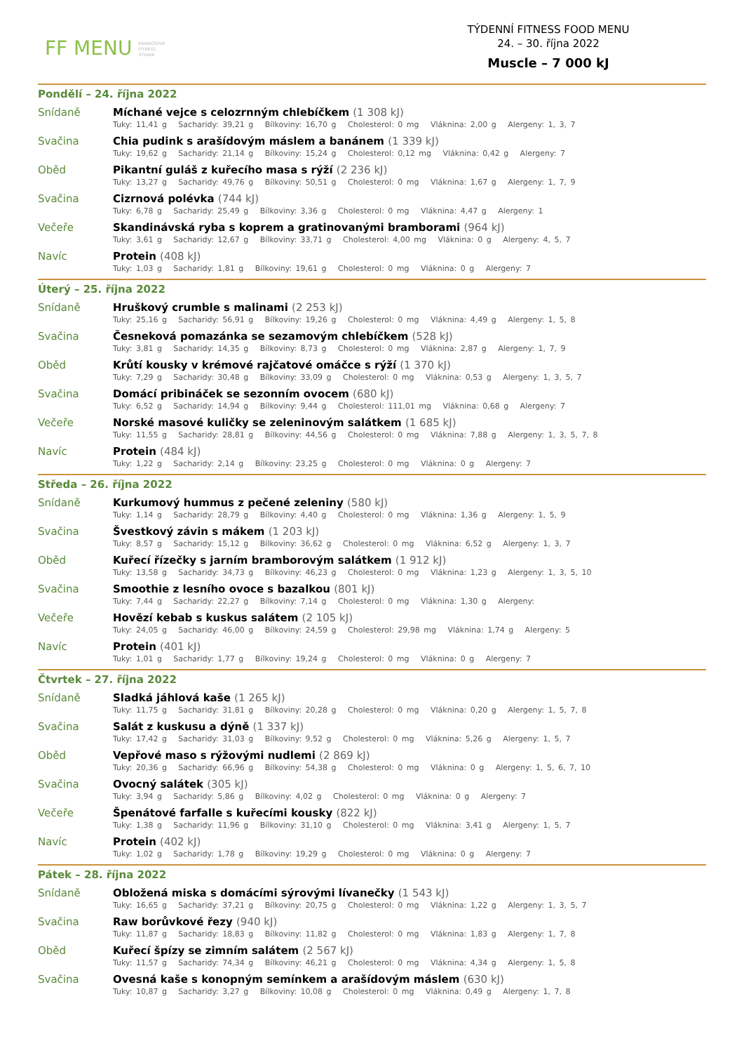FF MENU KRABIČKOVÁ
FITNESS
STRAVA
TÝDENNÍ FITNESS FOOD MENU
24. – 30. října 2022
Muscle – 7 000 kJ
Pondělí – 24. října 2022
Snídaně
Míchané vejce s celozrnným chlebíčkem (1 308 kJ)
Tuky: 11,41 g Sacharidy: 39,21 g Bílkoviny: 16,70 g Cholesterol: 0 mg Vláknina: 2,00 g Alergeny: 1, 3, 7
Svačina
Chia pudink s arašídovým máslem a banánem (1 339 kJ)
Tuky: 19,62 g Sacharidy: 21,14 g Bílkoviny: 15,24 g Cholesterol: 0,12 mg Vláknina: 0,42 g Alergeny: 7
Oběd
Pikantní guláš z kuřecího masa s rýží (2 236 kJ)
Tuky: 13,27 g Sacharidy: 49,76 g Bílkoviny: 50,51 g Cholesterol: 0 mg Vláknina: 1,67 g Alergeny: 1, 7, 9
Svačina
Cizrnová polévka (744 kJ)
Tuky: 6,78 g Sacharidy: 25,49 g Bílkoviny: 3,36 g Cholesterol: 0 mg Vláknina: 4,47 g Alergeny: 1
Večeře
Skandinávská ryba s koprem a gratinovanými bramborami (964 kJ)
Tuky: 3,61 g Sacharidy: 12,67 g Bílkoviny: 33,71 g Cholesterol: 4,00 mg Vláknina: 0 g Alergeny: 4, 5, 7
Navíc
Protein (408 kJ)
Tuky: 1,03 g Sacharidy: 1,81 g Bílkoviny: 19,61 g Cholesterol: 0 mg Vláknina: 0 g Alergeny: 7
Úterý – 25. října 2022
Snídaně
Hruškový crumble s malinami (2 253 kJ)
Tuky: 25,16 g Sacharidy: 56,91 g Bílkoviny: 19,26 g Cholesterol: 0 mg Vláknina: 4,49 g Alergeny: 1, 5, 8
Svačina
Česneková pomazánka se sezamovým chlebíčkem (528 kJ)
Tuky: 3,81 g Sacharidy: 14,35 g Bílkoviny: 8,73 g Cholesterol: 0 mg Vláknina: 2,87 g Alergeny: 1, 7, 9
Oběd
Krůtí kousky v krémové rajčatové omáčce s rýží (1 370 kJ)
Tuky: 7,29 g Sacharidy: 30,48 g Bílkoviny: 33,09 g Cholesterol: 0 mg Vláknina: 0,53 g Alergeny: 1, 3, 5, 7
Svačina
Domácí pribináček se sezonním ovocem (680 kJ)
Tuky: 6,52 g Sacharidy: 14,94 g Bílkoviny: 9,44 g Cholesterol: 111,01 mg Vláknina: 0,68 g Alergeny: 7
Večeře
Norské masové kuličky se zeleninovým salátkem (1 685 kJ)
Tuky: 11,55 g Sacharidy: 28,81 g Bílkoviny: 44,56 g Cholesterol: 0 mg Vláknina: 7,88 g Alergeny: 1, 3, 5, 7, 8
Navíc
Protein (484 kJ)
Tuky: 1,22 g Sacharidy: 2,14 g Bílkoviny: 23,25 g Cholesterol: 0 mg Vláknina: 0 g Alergeny: 7
Středa – 26. října 2022
Snídaně
Kurkumový hummus z pečené zeleniny (580 kJ)
Tuky: 1,14 g Sacharidy: 28,79 g Bílkoviny: 4,40 g Cholesterol: 0 mg Vláknina: 1,36 g Alergeny: 1, 5, 9
Svačina
Švestkový závin s mákem (1 203 kJ)
Tuky: 8,57 g Sacharidy: 15,12 g Bílkoviny: 36,62 g Cholesterol: 0 mg Vláknina: 6,52 g Alergeny: 1, 3, 7
Oběd
Kuřecí řízečky s jarním bramborovým salátkem (1 912 kJ)
Tuky: 13,58 g Sacharidy: 34,73 g Bílkoviny: 46,23 g Cholesterol: 0 mg Vláknina: 1,23 g Alergeny: 1, 3, 5, 10
Svačina
Smoothie z lesního ovoce s bazalkou (801 kJ)
Tuky: 7,44 g Sacharidy: 22,27 g Bílkoviny: 7,14 g Cholesterol: 0 mg Vláknina: 1,30 g Alergeny:
Večeře
Hovězí kebab s kuskus salátem (2 105 kJ)
Tuky: 24,05 g Sacharidy: 46,00 g Bílkoviny: 24,59 g Cholesterol: 29,98 mg Vláknina: 1,74 g Alergeny: 5
Navíc
Protein (401 kJ)
Tuky: 1,01 g Sacharidy: 1,77 g Bílkoviny: 19,24 g Cholesterol: 0 mg Vláknina: 0 g Alergeny: 7
Čtvrtek – 27. října 2022
Snídaně
Sladká jáhlová kaše (1 265 kJ)
Tuky: 11,75 g Sacharidy: 31,81 g Bílkoviny: 20,28 g Cholesterol: 0 mg Vláknina: 0,20 g Alergeny: 1, 5, 7, 8
Svačina
Salát z kuskusu a dýně (1 337 kJ)
Tuky: 17,42 g Sacharidy: 31,03 g Bílkoviny: 9,52 g Cholesterol: 0 mg Vláknina: 5,26 g Alergeny: 1, 5, 7
Oběd
Vepřové maso s rýžovými nudlemi (2 869 kJ)
Tuky: 20,36 g Sacharidy: 66,96 g Bílkoviny: 54,38 g Cholesterol: 0 mg Vláknina: 0 g Alergeny: 1, 5, 6, 7, 10
Svačina
Ovocný salátek (305 kJ)
Tuky: 3,94 g Sacharidy: 5,86 g Bílkoviny: 4,02 g Cholesterol: 0 mg Vláknina: 0 g Alergeny: 7
Večeře
Špenátové farfalle s kuřecími kousky (822 kJ)
Tuky: 1,38 g Sacharidy: 11,96 g Bílkoviny: 31,10 g Cholesterol: 0 mg Vláknina: 3,41 g Alergeny: 1, 5, 7
Navíc
Protein (402 kJ)
Tuky: 1,02 g Sacharidy: 1,78 g Bílkoviny: 19,29 g Cholesterol: 0 mg Vláknina: 0 g Alergeny: 7
Pátek – 28. října 2022
Snídaně
Obložená miska s domácími sýrovými lívanečky (1 543 kJ)
Tuky: 16,65 g Sacharidy: 37,21 g Bílkoviny: 20,75 g Cholesterol: 0 mg Vláknina: 1,22 g Alergeny: 1, 3, 5, 7
Svačina
Raw borůvkové řezy (940 kJ)
Tuky: 11,87 g Sacharidy: 18,83 g Bílkoviny: 11,82 g Cholesterol: 0 mg Vláknina: 1,83 g Alergeny: 1, 7, 8
Oběd
Kuřecí špízy se zimním salátem (2 567 kJ)
Tuky: 11,57 g Sacharidy: 74,34 g Bílkoviny: 46,21 g Cholesterol: 0 mg Vláknina: 4,34 g Alergeny: 1, 5, 8
Svačina
Ovesná kaše s konopným semínkem a arašídovým máslem (630 kJ)
Tuky: 10,87 g Sacharidy: 3,27 g Bílkoviny: 10,08 g Cholesterol: 0 mg Vláknina: 0,49 g Alergeny: 1, 7, 8